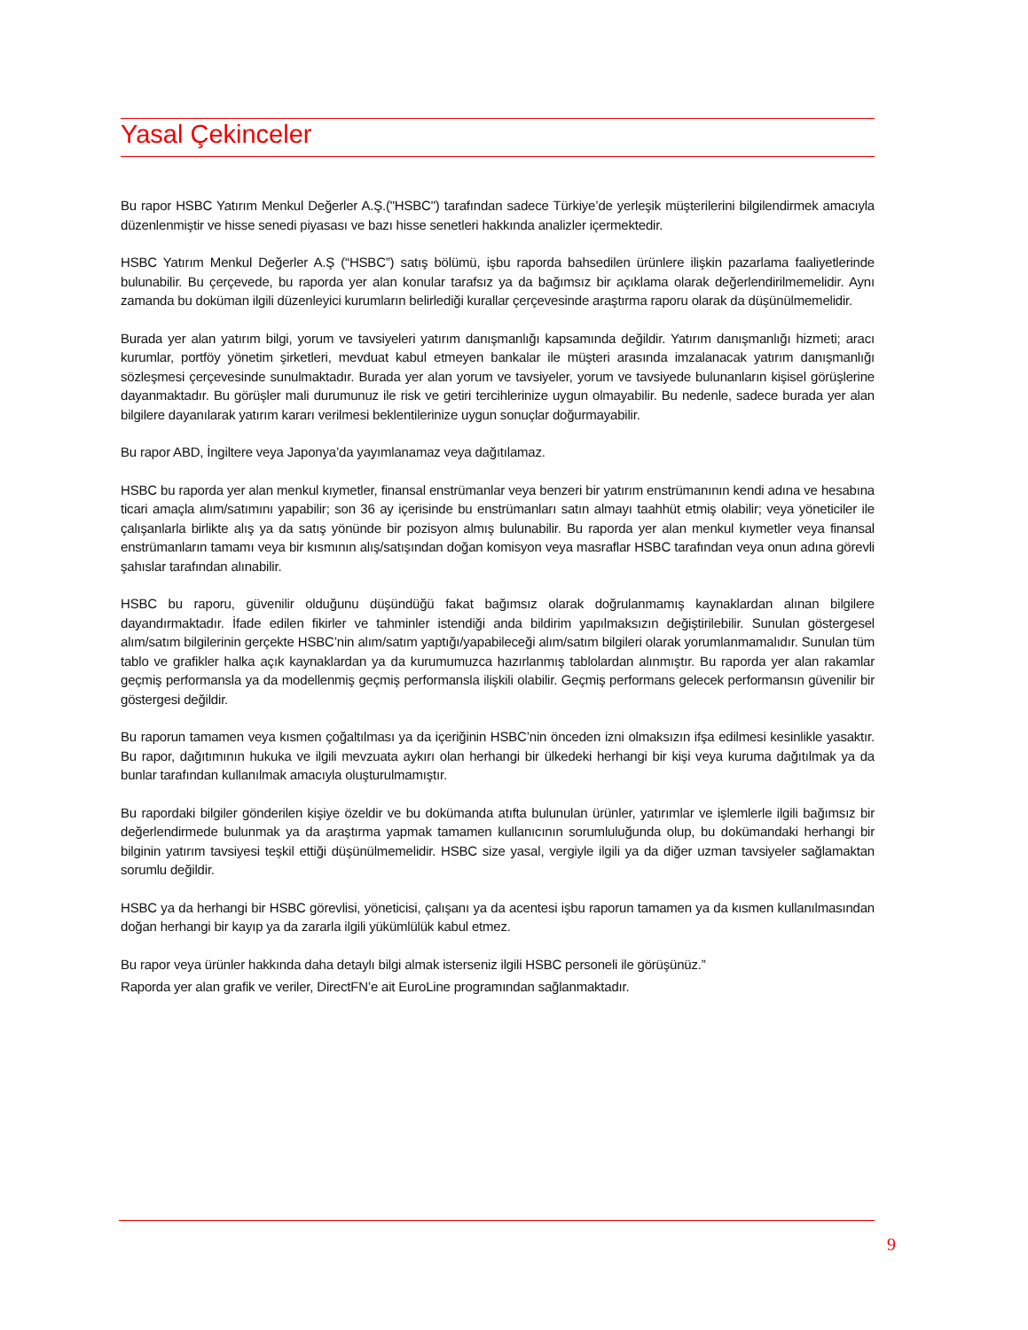Yasal Çekinceler
Bu rapor HSBC Yatırım Menkul Değerler A.Ş.("HSBC") tarafından sadece Türkiye’de yerleşik müşterilerini bilgilendirmek amacıyla düzenlenmiştir ve hisse senedi piyasası ve bazı hisse senetleri hakkında analizler içermektedir.
HSBC Yatırım Menkul Değerler A.Ş (“HSBC”) satış bölümü, işbu raporda bahsedilen ürünlere ilişkin pazarlama faaliyetlerinde bulunabilir. Bu çerçevede, bu raporda yer alan konular tarafsız ya da bağımsız bir açıklama olarak değerlendirilmemelidir. Aynı zamanda bu doküman ilgili düzenleyici kurumların belirlediği kurallar çerçevesinde araştırma raporu olarak da düşünülmemelidir.
Burada yer alan yatırım bilgi, yorum ve tavsiyeleri yatırım danışmanlığı kapsamında değildir. Yatırım danışmanlığı hizmeti; aracı kurumlar, portföy yönetim şirketleri, mevduat kabul etmeyen bankalar ile müşteri arasında imzalanacak yatırım danışmanlığı sözleşmesi çerçevesinde sunulmaktadır. Burada yer alan yorum ve tavsiyeler, yorum ve tavsiyede bulunanların kişisel görüşlerine dayanmaktadır. Bu görüşler mali durumunuz ile risk ve getiri tercihlerinize uygun olmayabilir. Bu nedenle, sadece burada yer alan bilgilere dayanılarak yatırım kararı verilmesi beklentilerinize uygun sonuçlar doğurmayabilir.
Bu rapor ABD, İngiltere veya Japonya’da yayımlanamaz veya dağıtılamaz.
HSBC bu raporda yer alan menkul kıymetler, finansal enstrümanlar veya benzeri bir yatırım enstrümanının kendi adına ve hesabına ticari amaçla alım/satımını yapabilir; son 36 ay içerisinde bu enstrümanları satın almayı taahhüt etmiş olabilir; veya yöneticiler ile çalışanlarla birlikte alış ya da satış yönünde bir pozisyon almış bulunabilir. Bu raporda yer alan menkul kıymetler veya finansal enstrümanların tamamı veya bir kısmının alış/satışından doğan komisyon veya masraflar HSBC tarafından veya onun adına görevli şahıslar tarafından alınabilir.
HSBC bu raporu, güvenilir olduğunu düşündüğü fakat bağımsız olarak doğrulanmamış kaynaklardan alınan bilgilere dayandırmaktadır. İfade edilen fikirler ve tahminler istendiği anda bildirim yapılmaksızın değiştirilebilir. Sunulan göstergesel alım/satım bilgilerinin gerçekte HSBC’nin alım/satım yaptığı/yapabileceği alım/satım bilgileri olarak yorumlanmamalıdır. Sunulan tüm tablo ve grafikler halka açık kaynaklardan ya da kurumumuzca hazırlanmış tablolardan alınmıştır. Bu raporda yer alan rakamlar geçmiş performansla ya da modellenmiş geçmiş performansla ilişkili olabilir. Geçmiş performans gelecek performansın güvenilir bir göstergesi değildir.
Bu raporun tamamen veya kısmen çoğaltılması ya da içeriğinin HSBC’nin önceden izni olmaksızın ifşa edilmesi kesinlikle yasaktır. Bu rapor, dağıtımının hukuka ve ilgili mevzuata aykırı olan herhangi bir ülkedeki herhangi bir kişi veya kuruma dağıtılmak ya da bunlar tarafından kullanılmak amacıyla oluşturulmamıştır.
Bu rapordaki bilgiler gönderilen kişiye özeldir ve bu dokümanda atıfta bulunulan ürünler, yatırımlar ve işlemlerle ilgili bağımsız bir değerlendirmede bulunmak ya da araştırma yapmak tamamen kullanıcının sorumluluğunda olup, bu dokümandaki herhangi bir bilginin yatırım tavsiyesi teşkil ettiği düşünülmemelidir. HSBC size yasal, vergiyle ilgili ya da diğer uzman tavsiyeler sağlamaktan sorumlu değildir.
HSBC ya da herhangi bir HSBC görevlisi, yöneticisi, çalışanı ya da acentesi işbu raporun tamamen ya da kısmen kullanılmasından doğan herhangi bir kayıp ya da zararla ilgili yükümlülük kabul etmez.
Bu rapor veya ürünler hakkında daha detaylı bilgi almak isterseniz ilgili HSBC personeli ile görüşünüz.”
Raporda yer alan grafik ve veriler, DirectFN’e ait EuroLine programından sağlanmaktadır.
9